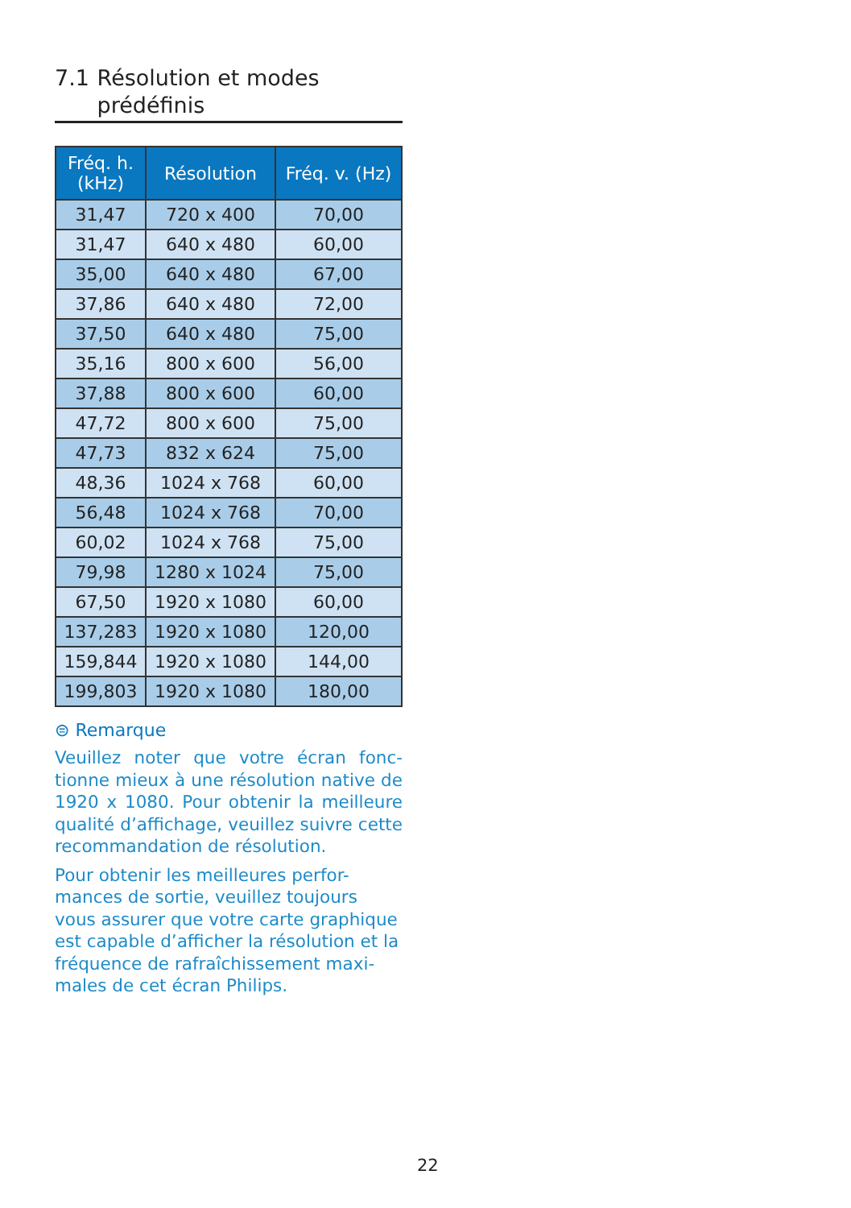7.1 Résolution et modes prédéfinis
| Fréq. h. (kHz) | Résolution | Fréq. v. (Hz) |
| --- | --- | --- |
| 31,47 | 720 x 400 | 70,00 |
| 31,47 | 640 x 480 | 60,00 |
| 35,00 | 640 x 480 | 67,00 |
| 37,86 | 640 x 480 | 72,00 |
| 37,50 | 640 x 480 | 75,00 |
| 35,16 | 800 x 600 | 56,00 |
| 37,88 | 800 x 600 | 60,00 |
| 47,72 | 800 x 600 | 75,00 |
| 47,73 | 832 x 624 | 75,00 |
| 48,36 | 1024 x 768 | 60,00 |
| 56,48 | 1024 x 768 | 70,00 |
| 60,02 | 1024 x 768 | 75,00 |
| 79,98 | 1280 x 1024 | 75,00 |
| 67,50 | 1920 x 1080 | 60,00 |
| 137,283 | 1920 x 1080 | 120,00 |
| 159,844 | 1920 x 1080 | 144,00 |
| 199,803 | 1920 x 1080 | 180,00 |
⊜ Remarque
Veuillez noter que votre écran fonc-tionne mieux à une résolution native de 1920 x 1080. Pour obtenir la meilleure qualité d’affichage, veuillez suivre cette recommandation de résolution.
Pour obtenir les meilleures perfor-mances de sortie, veuillez toujours vous assurer que votre carte graphique est capable d’afficher la résolution et la fréquence de rafraîchissement maxi-males de cet écran Philips.
22